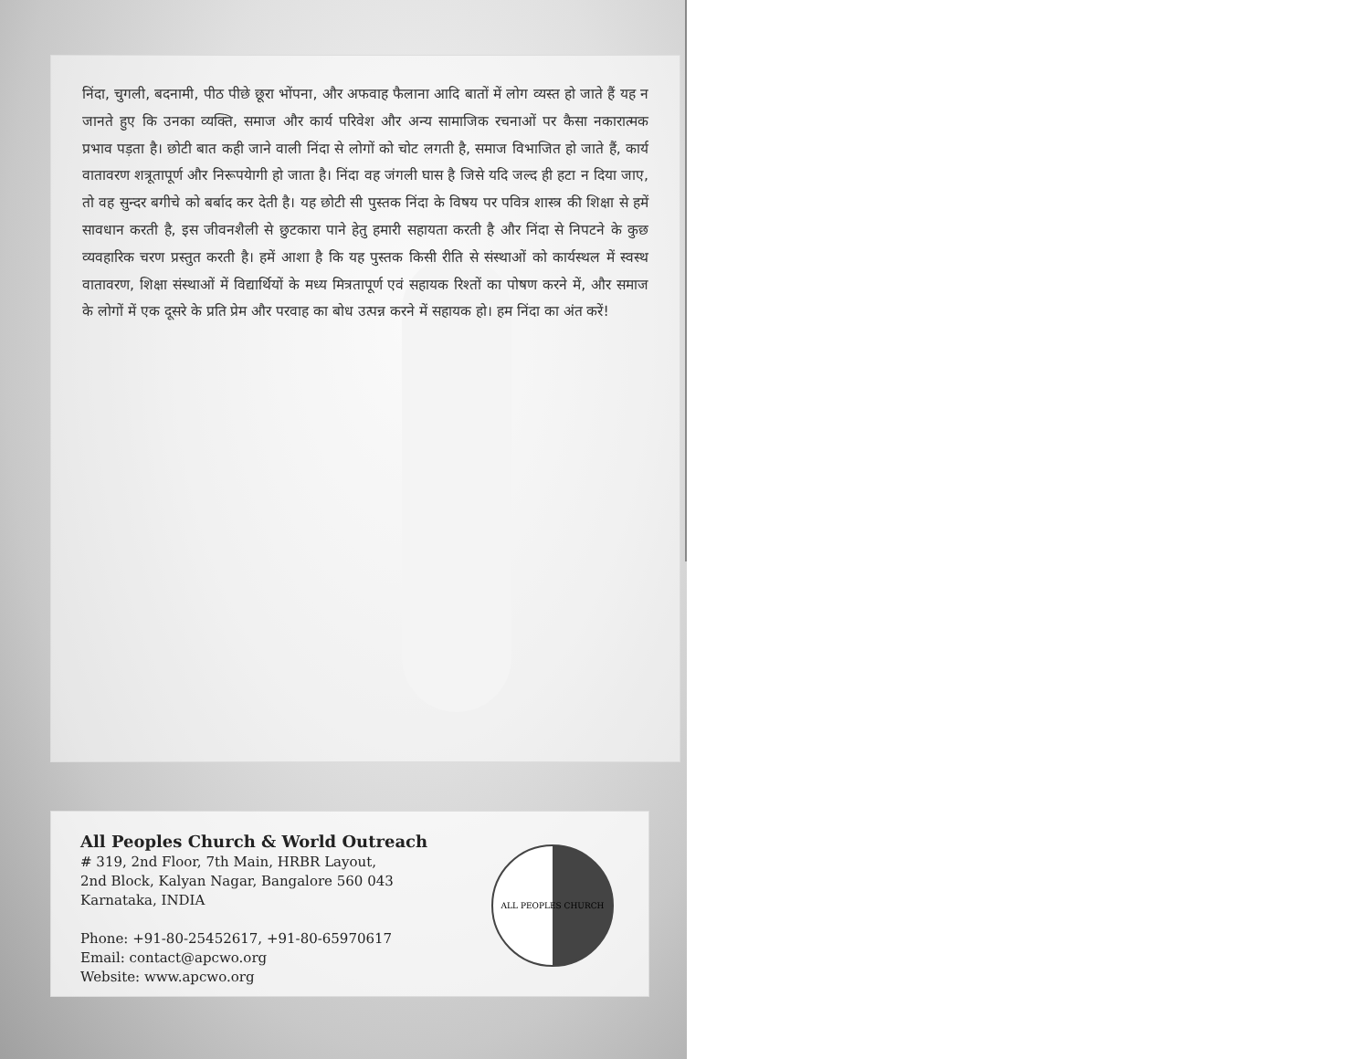निंदा, चुगली, बदनामी, पीठ पीछे छूरा भोंपना, और अफवाह फैलाना आदि बातों में लोग व्यस्त हो जाते हैं यह न जानते हुए कि उनका व्यक्ति, समाज और कार्य परिवेश और अन्य सामाजिक रचनाओं पर कैसा नकारात्मक प्रभाव पड़ता है। छोटी बात कही जाने वाली निंदा से लोगों को चोट लगती है, समाज विभाजित हो जाते हैं, कार्य वातावरण शत्रूतापूर्ण और निरूपयेागी हो जाता है। निंदा वह जंगली घास है जिसे यदि जल्द ही हटा न दिया जाए, तो वह सुन्दर बगीचे को बर्बाद कर देती है। यह छोटी सी पुस्तक निंदा के विषय पर पवित्र शास्त्र की शिक्षा से हमें सावधान करती है, इस जीवनशैली से छुटकारा पाने हेतु हमारी सहायता करती है और निंदा से निपटने के कुछ व्यवहारिक चरण प्रस्तुत करती है। हमें आशा है कि यह पुस्तक किसी रीति से संस्थाओं को कार्यस्थल में स्वस्थ वातावरण, शिक्षा संस्थाओं में विद्यार्थियों के मध्य मित्रतापूर्ण एवं सहायक रिश्तों का पोषण करने में, और समाज के लोगों में एक दूसरे के प्रति प्रेम और परवाह का बोध उत्पन्न करने में सहायक हो। हम निंदा का अंत करें!
All Peoples Church & World Outreach
# 319, 2nd Floor, 7th Main, HRBR Layout,
2nd Block, Kalyan Nagar, Bangalore 560 043
Karnataka, INDIA
Phone: +91-80-25452617, +91-80-65970617
Email: contact@apcwo.org
Website: www.apcwo.org
ALL PEOPLES CHURCH